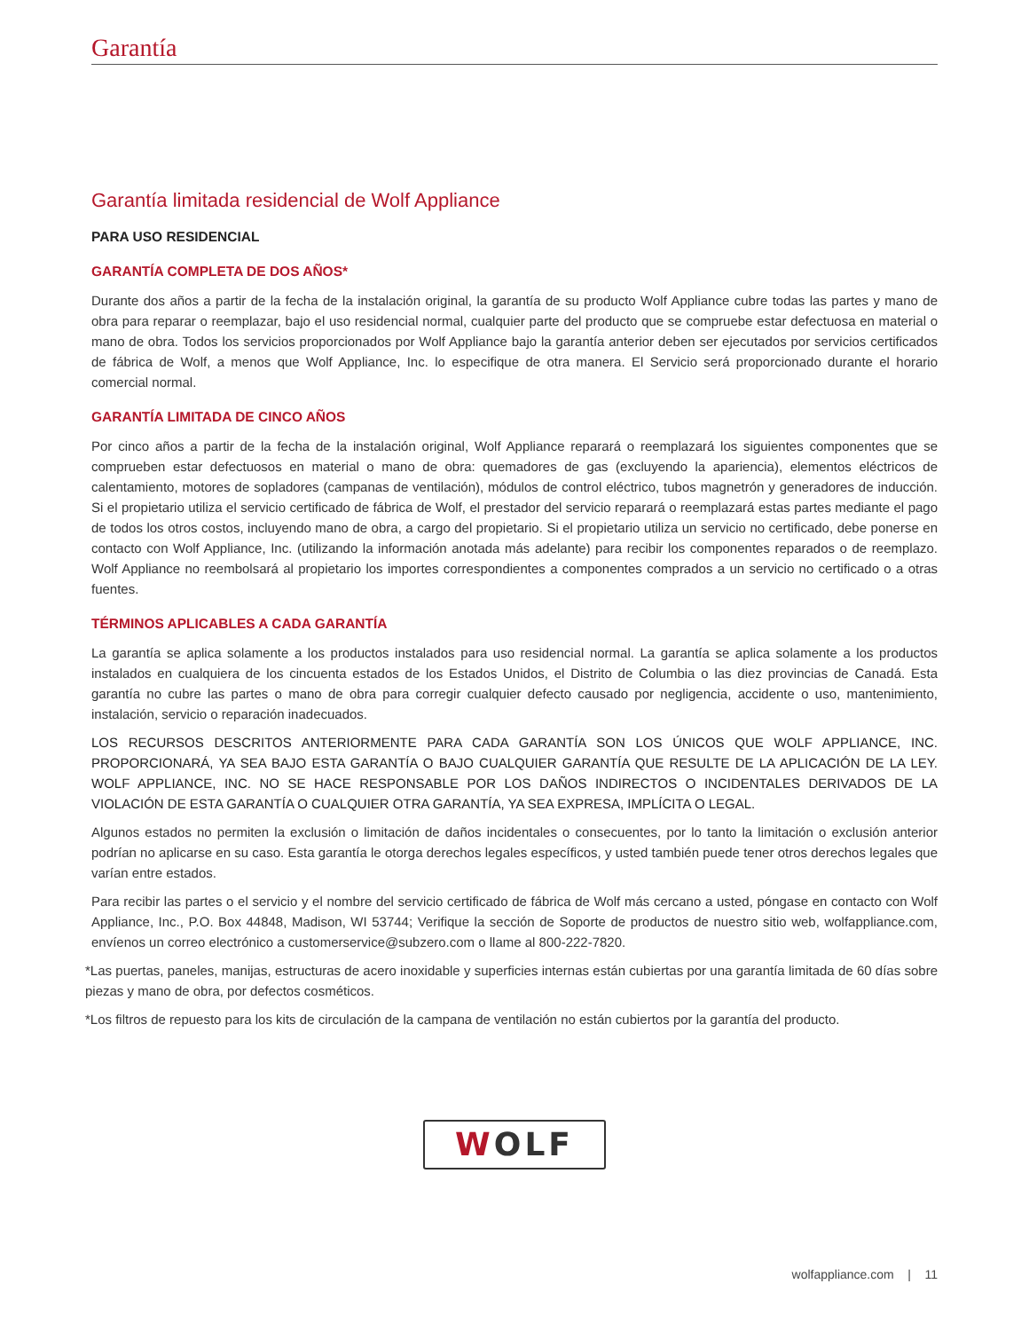Garantía
Garantía limitada residencial de Wolf Appliance
PARA USO RESIDENCIAL
GARANTÍA COMPLETA DE DOS AÑOS*
Durante dos años a partir de la fecha de la instalación original, la garantía de su producto Wolf Appliance cubre todas las partes y mano de obra para reparar o reemplazar, bajo el uso residencial normal, cualquier parte del producto que se compruebe estar defectuosa en material o mano de obra. Todos los servicios proporcionados por Wolf Appliance bajo la garantía anterior deben ser ejecutados por servicios certificados de fábrica de Wolf, a menos que Wolf Appliance, Inc. lo especifique de otra manera. El Servicio será proporcionado durante el horario comercial normal.
GARANTÍA LIMITADA DE CINCO AÑOS
Por cinco años a partir de la fecha de la instalación original, Wolf Appliance reparará o reemplazará los siguientes componentes que se comprueben estar defectuosos en material o mano de obra: quemadores de gas (excluyendo la apariencia), elementos eléctricos de calentamiento, motores de sopladores (campanas de ventilación), módulos de control eléctrico, tubos magnetrón y generadores de inducción. Si el propietario utiliza el servicio certificado de fábrica de Wolf, el prestador del servicio reparará o reemplazará estas partes mediante el pago de todos los otros costos, incluyendo mano de obra, a cargo del propietario. Si el propietario utiliza un servicio no certificado, debe ponerse en contacto con Wolf Appliance, Inc. (utilizando la información anotada más adelante) para recibir los componentes reparados o de reemplazo. Wolf Appliance no reembolsará al propietario los importes correspondientes a componentes comprados a un servicio no certificado o a otras fuentes.
TÉRMINOS APLICABLES A CADA GARANTÍA
La garantía se aplica solamente a los productos instalados para uso residencial normal. La garantía se aplica solamente a los productos instalados en cualquiera de los cincuenta estados de los Estados Unidos, el Distrito de Columbia o las diez provincias de Canadá. Esta garantía no cubre las partes o mano de obra para corregir cualquier defecto causado por negligencia, accidente o uso, mantenimiento, instalación, servicio o reparación inadecuados.
LOS RECURSOS DESCRITOS ANTERIORMENTE PARA CADA GARANTÍA SON LOS ÚNICOS QUE WOLF APPLIANCE, INC. PROPORCIONARÁ, YA SEA BAJO ESTA GARANTÍA O BAJO CUALQUIER GARANTÍA QUE RESULTE DE LA APLICACIÓN DE LA LEY. WOLF APPLIANCE, INC. NO SE HACE RESPONSABLE POR LOS DAÑOS INDIRECTOS O INCIDENTALES DERIVADOS DE LA VIOLACIÓN DE ESTA GARANTÍA O CUALQUIER OTRA GARANTÍA, YA SEA EXPRESA, IMPLÍCITA O LEGAL.
Algunos estados no permiten la exclusión o limitación de daños incidentales o consecuentes, por lo tanto la limitación o exclusión anterior podrían no aplicarse en su caso. Esta garantía le otorga derechos legales específicos, y usted también puede tener otros derechos legales que varían entre estados.
Para recibir las partes o el servicio y el nombre del servicio certificado de fábrica de Wolf más cercano a usted, póngase en contacto con Wolf Appliance, Inc., P.O. Box 44848, Madison, WI 53744; Verifique la sección de Soporte de productos de nuestro sitio web, wolfappliance.com, envíenos un correo electrónico a customerservice@subzero.com o llame al 800-222-7820.
*Las puertas, paneles, manijas, estructuras de acero inoxidable y superficies internas están cubiertas por una garantía limitada de 60 días sobre piezas y mano de obra, por defectos cosméticos.
*Los filtros de repuesto para los kits de circulación de la campana de ventilación no están cubiertos por la garantía del producto.
WOLF
wolfappliance.com | 11